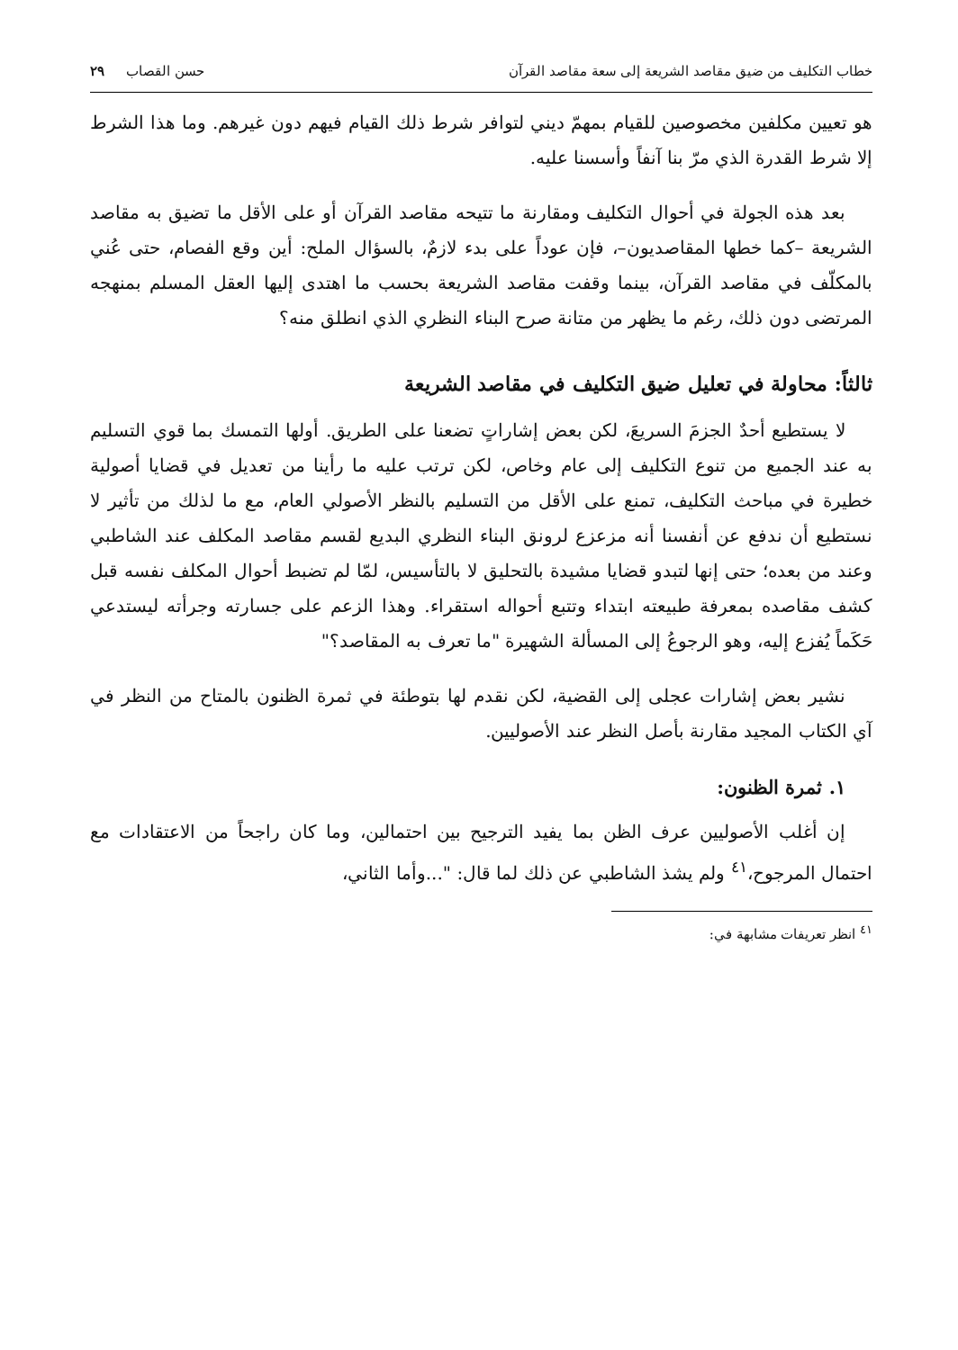خطاب التكليف من ضيق مقاصد الشريعة إلى سعة مقاصد القرآن حسن القصاب ٢٩
هو تعيين مكلفين مخصوصين للقيام بمهمّ ديني لتوافر شرط ذلك القيام فيهم دون غيرهم. وما هذا الشرط إلا شرط القدرة الذي مرّ بنا آنفاً وأسسنا عليه.
بعد هذه الجولة في أحوال التكليف ومقارنة ما تتيحه مقاصد القرآن أو على الأقل ما تضيق به مقاصد الشريعة –كما خطها المقاصديون–، فإن عوداً على بدء لازمٌ، بالسؤال الملح: أين وقع الفصام، حتى عُني بالمكلّف في مقاصد القرآن، بينما وقفت مقاصد الشريعة بحسب ما اهتدى إليها العقل المسلم بمنهجه المرتضى دون ذلك، رغم ما يظهر من متانة صرح البناء النظري الذي انطلق منه؟
ثالثاً: محاولة في تعليل ضيق التكليف في مقاصد الشريعة
لا يستطيع أحدٌ الجزمَ السريعَ، لكن بعض إشاراتٍ تضعنا على الطريق. أولها التمسك بما قوي التسليم به عند الجميع من تنوع التكليف إلى عام وخاص، لكن ترتب عليه ما رأينا من تعديل في قضايا أصولية خطيرة في مباحث التكليف، تمنع على الأقل من التسليم بالنظر الأصولي العام، مع ما لذلك من تأثير لا نستطيع أن ندفع عن أنفسنا أنه مزعزع لرونق البناء النظري البديع لقسم مقاصد المكلف عند الشاطبي وعند من بعده؛ حتى إنها لتبدو قضايا مشيدة بالتحليق لا بالتأسيس، لمّا لم تضبط أحوال المكلف نفسه قبل كشف مقاصده بمعرفة طبيعته ابتداء وتتبع أحواله استقراء. وهذا الزعم على جسارته وجرأته ليستدعي حَكَماً يُفزع إليه، وهو الرجوعُ إلى المسألة الشهيرة "ما تعرف به المقاصد؟"
نشير بعض إشارات عجلى إلى القضية، لكن نقدم لها بتوطئة في ثمرة الظنون بالمتاح من النظر في آي الكتاب المجيد مقارنة بأصل النظر عند الأصوليين.
١. ثمرة الظنون:
إن أغلب الأصوليين عرف الظن بما يفيد الترجيح بين احتمالين، وما كان راجحاً من الاعتقادات مع احتمال المرجوح،<sup>٤١</sup> ولم يشذ الشاطبي عن ذلك لما قال: "...وأما الثاني،
<sup>٤١</sup> انظر تعريفات مشابهة في: